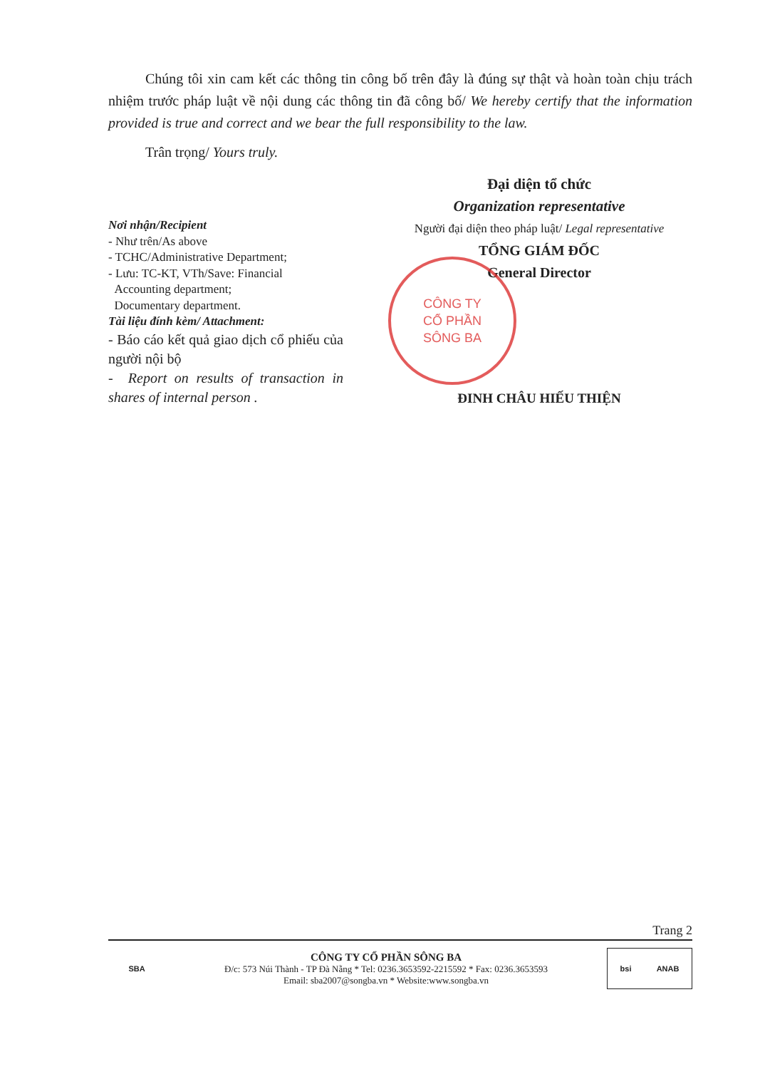Chúng tôi xin cam kết các thông tin công bố trên đây là đúng sự thật và hoàn toàn chịu trách nhiệm trước pháp luật về nội dung các thông tin đã công bố/ We hereby certify that the information provided is true and correct and we bear the full responsibility to the law.
Trân trọng/ Yours truly.
Nơi nhận/Recipient
- Như trên/As above
- TCHC/Administrative Department;
- Lưu: TC-KT, VTh/Save: Financial
Accounting department;
Documentary department.
Tài liệu đính kèm/ Attachment:
- Báo cáo kết quả giao dịch cổ phiếu của người nội bộ
- Report on results of transaction in shares of internal person .
Đại diện tổ chức
Organization representative
Người đại diện theo pháp luật/ Legal representative
TỔNG GIÁM ĐỐC
General Director
ĐINH CHÂU HIẾU THIỆN
CÔNG TY
CỔ PHẦN
SÔNG BA
Trang 2
SBA
CÔNG TY CỔ PHẦN SÔNG BA
Đ/c: 573 Núi Thành - TP Đà Nẵng * Tel: 0236.3653592-2215592 * Fax: 0236.3653593
Email: sba2007@songba.vn * Website:www.songba.vn
bsi ANAB